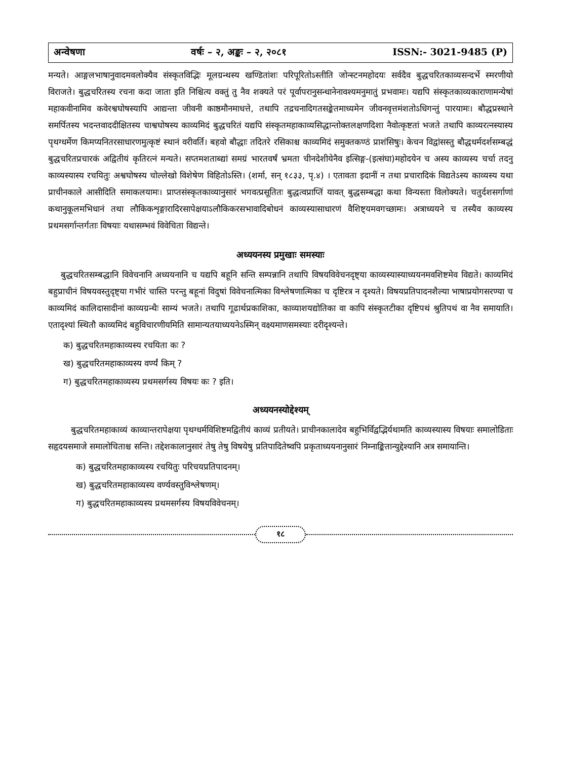अन्वेषणा वर्षः – २, अङ्कः – २, २०८१ ISSN:- 3021-9485 (P)
मन्यते। आङ्गलभाषानुवादमवलोक्यैव संस्कृतविद्भिः मूलग्रन्थस्य खण्डितांशः परिपूरितोऽस्तीति जोन्स्टनमहोदयः सर्वदैव बुद्धचरितकाव्यसन्दर्भे स्मरणीयो विराजते। बुद्धचरितस्य रचना कदा जाता इति निश्चित्य वक्तुं तु नैव शक्यते परं पूर्वापरानुसन्धानेनावश्यमनुमातुं प्रभवामः। यद्यपि संस्कृतकाव्यकाराणामन्येषां महाकवीनामिव कवेरश्वघोषस्यापि आद्यन्ता जीवनी काष्ठमौनमाधत्ते, तथापि तद्रचनादिगतसङ्केतमाध्यमेन जीवनवृत्तमंशतोऽधिगन्तुं पारयामः। बौद्धप्रस्थाने समर्पितस्य भदन्तवाददीक्षितस्य चाश्वघोषस्य काव्यमिदं बुद्धचरितं यद्यपि संस्कृतमहाकाव्यसिद्धान्तोक्तलक्षणदिशा नैवोत्कृष्टतां भजते तथापि काव्यरत्नस्यास्य पृथग्धर्मेण किमप्यनितरसाधारणमुत्कृष्टं स्थानं वरीवर्ति। बहवो बौद्धाः तदितरे रसिकाश्च काव्यमिदं समुक्तकण्ठं प्राशंसिषुः। केचन विद्वांसस्तु बौद्धधर्मदर्शसम्बद्धं बुद्धचरितप्रचारकं अद्वितीयं कृतिरत्नं मन्यते। सप्तमशताब्द्यां समग्रं भारतवर्षं भ्रमता चीनदेशीयेनैव इत्सिङ्ग-(इत्संघा)महोदयेन च अस्य काव्यस्य चर्चा तदनु काव्यस्यास्य रचयितुः अश्वघोषस्य चोल्लेखो विशेषेण विहितोऽस्ति। (शर्मा, सन् १८३३, पृ.४) । एतावता इदानीं न तथा प्रचारादिकं विद्यतेऽस्य काव्यस्य यथा प्राचीनकाले आसीदिति समाकलयामः। प्राप्तसंस्कृतकाव्यानुसारं भगवत्प्रसूतितः बुद्धत्वप्राप्तिं यावत् बुद्धसम्बद्धा कथा विन्यस्ता विलोक्यते। चतुर्दशसर्गाणां कथानुकूलमभिधानं तथा लौकिकशृङ्गारादिरसापेक्षयाऽलौकिकरसभावादिबोधनं काव्यस्यासाधारणं वैशिष्ट्यमवगच्छामः। अत्राध्ययने च तस्यैव काव्यस्य प्रथमसर्गान्तर्गताः विषयाः यथासम्भवं विवेचिता विद्यन्ते।
अध्ययनस्य प्रमुखाः समस्याः
बुद्धचरितसम्बद्धानि विवेचनानि अध्ययनानि च यद्यपि बहूनि सन्ति सम्पन्नानि तथापि विषयविवेचनदृष्ट्या काव्यस्यास्याध्ययनमवशिष्टमेव विद्यते। काव्यमिदं बहुप्राचीनं विषयवस्तुदृष्ट्या गभीरं चास्ति परन्तु बहूनां विदुषां विवेचनात्मिका विश्लेषणात्मिका च दृष्टिरत्र न दृश्यते। विषयप्रतिपादनशैल्या भाषाप्रयोगसरण्या च काव्यमिदं कालिदासादीनां काव्यग्रन्थैः साम्यं भजते। तथापि गूढार्थप्रकाशिका, काव्याशयद्योतिका वा कापि संस्कृतटीका दृष्टिपथं श्रुतिपथं वा नैव समायाति। एतादृश्यां स्थितौ काव्यमिदं बहुविचारणीयमिति सामान्यतयाध्ययनेऽस्मिन् वक्ष्यमाणसमस्याः दरीदृश्यन्ते।
क) बुद्धचरितमहाकाव्यस्य रचयिता कः ?
ख) बुद्धचरितमहाकाव्यस्य वर्ण्यं किम् ?
ग) बुद्धचरितमहाकाव्यस्य प्रथमसर्गस्य विषयः कः ? इति।
अध्ययनस्योद्देश्यम्
बुद्धचरितमहाकाव्यं काव्यान्तरापेक्षया पृथग्धर्मविशिष्टमद्वितीयं काव्यं प्रतीयते। प्राचीनकालादेव बहुभिर्विद्वद्भिर्यथामति काव्यस्यास्य विषयाः समालोडिताः सहृदयसमाजे समालोचिताश्च सन्ति। तद्देशकालानुसारं तेषु तेषु विषयेषु प्रतिपादितेष्वपि प्रकृताध्ययनानुसारं निम्नाङ्कितान्युद्देश्यानि अत्र समायान्ति।
क) बुद्धचरितमहाकाव्यस्य रचयितुः परिचयप्रतिपादनम्।
ख) बुद्धचरितमहाकाव्यस्य वर्ण्यवस्तुविश्लेषणम्।
ग) बुद्धचरितमहाकाव्यस्य प्रथमसर्गस्य विषयविवेचनम्।
१८